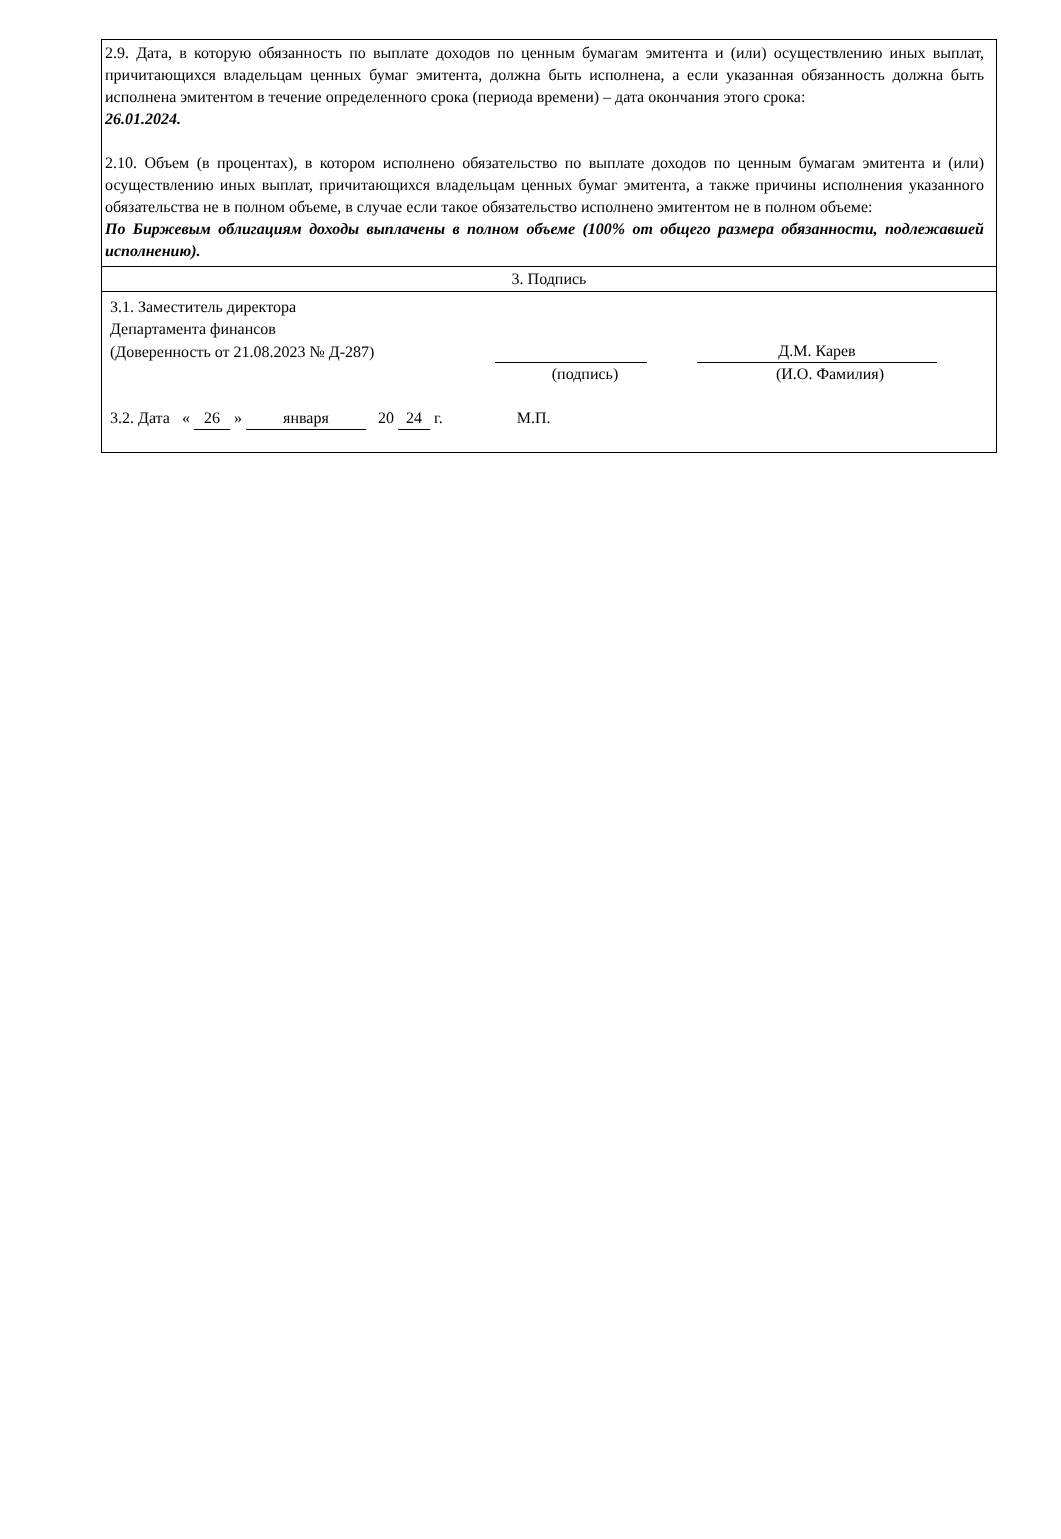2.9. Дата, в которую обязанность по выплате доходов по ценным бумагам эмитента и (или) осуществлению иных выплат, причитающихся владельцам ценных бумаг эмитента, должна быть исполнена, а если указанная обязанность должна быть исполнена эмитентом в течение определенного срока (периода времени) – дата окончания этого срока:
26.01.2024.
2.10. Объем (в процентах), в котором исполнено обязательство по выплате доходов по ценным бумагам эмитента и (или) осуществлению иных выплат, причитающихся владельцам ценных бумаг эмитента, а также причины исполнения указанного обязательства не в полном объеме, в случае если такое обязательство исполнено эмитентом не в полном объеме:
По Биржевым облигациям доходы выплачены в полном объеме (100% от общего размера обязанности, подлежавшей исполнению).
3. Подпись
3.1. Заместитель директора
Департамента финансов
(Доверенность от 21.08.2023 № Д-287) Д.М. Карев
(подпись) (И.О. Фамилия)
3.2. Дата « 26 » января 20 24 г. М.П.